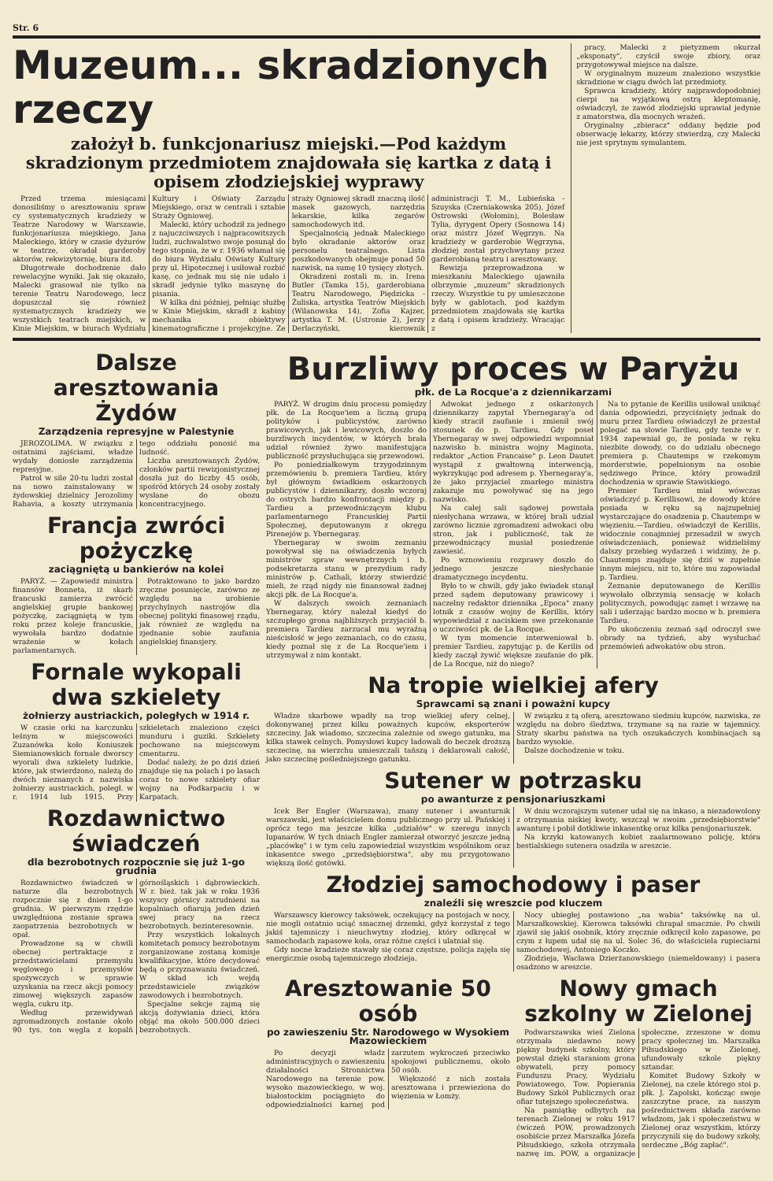Str. 6
Muzeum... skradzionych rzeczy
założył b. funkcjonariusz miejski.—Pod każdym skradzionym przedmiotem znajdowała się kartka z datą i opisem złodziejskiej wyprawy
Przed trzema miesiącami donosiliśmy o aresztowaniu spraw cy systematycznych kradzieży w Teatrze Narodowy w Warszawie, funkcjonariusza miejskiego, Jana Maleckiego, który w czasie dyżurów w teatrze, okradał garderoby aktorów, rekwizytornię, biura itd.
Długotrwałe dochodzenie dało rewelacyjne wyniki. Jak się okazało, Malecki grasował nie tylko na terenie Teatru Narodowego, lecz dopuszczał się również systematycznych kradzieży we wszystkich teatrach miejskich, w Kinie Miejskim, w biurach Wydziału Kultury i Oświaty Zarządu Miejskiego, oraz w centrali i sztabie Straży Ogniowej.
Malecki, który uchodził za jednego z najuczciwszych i najpracowitszych ludzi, zuchwalstwo swoje posunął do tego stopnia, że w r. 1936 włamał się do biura Wydziału Oświaty Kultury przy ul. Hipotecznej i usiłował rozbić kasę, co jednak mu się nie udało i skradł jedynie tylko maszynę do pisania.
W kilka dni później, pełniąc służbę w Kinie Miejskim, skradł z kabiny mechanika obiektywy kinematograficzne i projekcyjne. Ze straży Ogniowej skradł znaczną ilość masek gazowych, narzędzia lekarskie, kilka zegarów samochodowych itd.
Specjalnością jednak Maleckiego było okradanie aktorów oraz personelu teatralnego. Lista poszkodowanych obejmuje ponad 50 nazwisk, na sumę 10 tysięcy złotych.
Okradzeni zostali m. in. Irena Butler (Tamka 15), garderobiana Teatru Narodowego, Piędzicka - Żuliska, artystka Teatrów Miejskich (Wilanowska 14), Zofia Kajzer, artystka T. M. (Ustronie 2), Jerzy Derlaczyński, kierownik administracji T. M., Lubieńska - Szuyska (Czerniakowska 205), Józef Ostrowski (Wołomin), Bolesław Tylia, dyrygent Opery (Sosnowa 14) oraz mistrz Józef Węgrzyn. Na kradzieży w garderobie Węgrzyna, złodziej został przychwytany przez garderobianą teatru i aresztowany.
Rewizja przeprowadzona w mieszkaniu Maleckiego ujawniła olbrzymie „muzeum" skradzionych rzeczy. Wszystkie tu py umieszczone były w gablotach, pod każdym przedmiotem znajdowała się kartka z datą i opisem kradzieży. Wracając z
pracy, Malecki z pietyzmem okurzał „eksponaty", czyścił swoje zbiory, oraz przygotowywał miejsce na dalsze.
W oryginalnym muzeum znaleziono wszystkie skradzione w ciągu dwóch lat przedmioty.
Sprawca kradzieży, który najprawdopodobniej cierpi na wyjątkową ostrą kleptomanię, oświadczył, że zawód złodziejski uprawiał jedynie z amatorstwa, dla mocnych wrażeń.
Oryginalny „zbieracz" oddany będzie pod obserwację lekarzy, którzy stwierdzą, czy Malecki nie jest sprytnym symulantem.
Dalsze aresztowania Żydów
Zarządzenia represyjne w Palestynie
JEROZOLIMA. W związku z ostatnimi zajściami, władze wydały doniosłe zarządzenia represyjne.
Patrol w sile 20-tu ludzi został na nowo zainstalowany w żydowskiej dzielnicy Jerozolimy Rahavia, a koszty utrzymania tego oddziału ponosić ma ludność.
Liczba aresztowanych Żydów, członków partii rewizjonistycznej doszła już do liczby 45 osób, spośród których 24 osoby zostały wysłane do obozu koncentracyjnego.
Francja zwróci pożyczkę
zaciągniętą u bankierów na kolei
PARYŻ. — Zapowiedź ministra finansów Bonneta, iż skarb francuski zamierza zwrócić angielskiej grupie bankowej pożyczkę, zaciągniętą w tym roku przez koleje francuskie, wywołała bardzo dodatnie wrażenie w kołach parlamentarnych.
Potraktowano to jako bardzo zręczne posunięcie, zarówno ze względu na urobienie przychylnych nastrojów dla obecnej polityki finasowej rządu, jak również ze względu na zjednanie sobie zaufania angielskiej finansjery.
Fornale wykopali dwa szkielety
żołnierzy austriackich, poległych w 1914 r.
W czasie orki na karczunku leśnym w miejscowości Zuzanówka koło Koniuszek Siemianowskich fornale dworscy wyorali dwa szkielety ludzkie, które, jak stwierdzono, należą do dwóch nieznanych z nazwiska żołnierzy austriackich, poległ. w r. 1914 lub 1915. Przy szkieletach znaleziono części munduru i guziki. Szkielety pochowano na miejscowym cmentarzu.
Dodać należy, że po dziś dzień znajduje się na polach i po lasach coraz to nowe szkielety ofiar wojny na Podkarpaciu i w Karpatach.
Rozdawnictwo świadczeń
dla bezrobotnych rozpocznie się już 1-go grudnia
Rozdawnictwo świadczeń w naturze dla bezrobotnych rozpocznie się z dniem 1-go grudnia. W pierwszym rzędzie uwzględniona zostanie sprawa zaopatrzenia bezrobotnych w opał.
Prowadzone są w chwili obecnej pertraktacje z przedstawicielami przemysłu węglowego i przemysłów spożywczych w sprawie uzyskania na rzecz akcji pomocy zimowej większych zapasów węgla, cukru itp.
Według przewidywań zgromadzonych zostanie około 90 tys. ton węgla z kopalń górnośląskich i dąbrowieckich. W r. bież. tak jak w roku 1936 wszyscy górnicy zatrudnieni na kopalniach ofiarują jeden dzień swej pracy na rzecz bezrobotnych. bezinteresownie.
Przy wszystkich lokalnych komitetach pomocy bezrobotnym zorganizowane zostaną komisje kwalifikacyjne, które decydować będą o przyznawaniu świadczeń. W skład ich wejdą przedstawiciele związków zawodowych i bezrobotnych.
Specjalne sekcje zajmą się akcją dożywiania dzieci, która objąć ma około 500.000 dzieci bezrobotnych.
Burzliwy proces w Paryżu
płk. de La Rocque'a z dziennikarzami
PARYŻ. W drugim dniu procesu pomiędzy płk. de La Rocque'iem a liczną grupą polityków i publicystów, zarówno prawicowych, jak i lewicowych, doszło do burzliwych incydentów, w których brała udział również żywo manifestująca publiczność przysłuchująca się przewodowi.
Po poniedziałkowym trzygodzinnym przemówieniu b. premiera Tardieu, który był głównym świadkiem oskarżonych publicystów i dziennikarzy, doszło wczoraj do ostrych bardzo konfrontacji między p. Tardieu a przewodniczącym klubu parlamentarnego Francuskiej Partii Społecznej, deputowanym z okręgu Pirenejów p. Ybernegaray.
Ybernegaray w swoim zeznaniu powoływał się na oświadczenia byłych ministrów spraw wewnętrznych i b. podsekretarza stanu w prezydium rady ministrów p. Cathali, którzy stwierdzić mieli, że rząd nigdy nie finansował żadnej akcji płk. de La Rocque'a.
W dalszych swoich zeznaniach Ybernegaray, który należał kiedyś do szczupłego grona najbliższych przyjaciół b. premiera Tardieu zarzucał mu wyraźną nieścisłość w jego zeznaniach, co do czasu, kiedy poznał się z de La Rocque'iem i utrzymywał z nim kontakt.
Adwokat jednego z oskarżonych dziennikarzy zapytał Ybernegaray'a od kiedy stracił zaufanie i zmienił swój stosunek do p. Tardieu. Gdy poseł Ybernegaray w swej odpowiedzi wspomniał nazwisko b. ministra wojny Maginota, redaktor „Action Francaise" p. Leon Dautet wystąpił z gwałtowną interwencją, wykrzykując pod adresem p. Ybernegaray'a, że jako przyjaciel zmarłego ministra zakazuje mu powoływać się na jego nazwisko.
Na całej sali sądowej powstała niesłychana wrzawa, w której brali udział zarówno licznie zgromadzeni adwokaci obu stron, jak i publiczność, tak że przewodniczący musiał posiedzenie zawiesić.
Po wznowieniu rozprawy doszło do jednego jeszcze niesłychanie dramatycznego incydentu.
Było to w chwili, gdy jako świadek stanął przed sądem deputowany prawicowy i naczelny redaktor dziennika „Epoca" znany lotnik z czasów wojny de Kerillis, który wypowiedział z naciskiem swe przekonanie o uczciwości pk. de La Rocque.
W tym momencie interweniował b. premier Tardieu, zapytując p. de Kerilis od kiedy zaczął żywić większe zaufanie do płk. de La Rocque, niż do niego?
Na to pytanie de Kerillis usiłował uniknąć dania odpowiedzi, przyciśnięty jednak do muru przez Tardieu oświadczył że przestał polegać na słowie Tardieu, gdy tenże w r. 1934 zapewniał go, że posiada w ręku niezbite dowody, co do udziału obecnego premiera p. Chautemps w rzekomym morderstwie, popełnionym na osobie sędziwego Prince, który prowadził dochodzenia w sprawie Stawiskiego.
Premier Tardieu miał wówczas oświadczyć p. Kerillisowi, że dowody które posiada w ręku są najzupełniej wystarczające do osadzenia p. Chautemps w więzieniu.—Tardieu, oświadczył de Kerillis, widocznie conajmniej przesadził w swych oświadczeniach, ponieważ widzieliśmy dalszy przebieg wydarzeń i widzimy, że p. Chautemps znajduje się dziś w zupełnie innym miejscu, niż to, które mu zapowiadał p. Tardieu.
Zeznanie deputowanego de Kerillis wywołało olbrzymią sensację w kołach politycznych, powodując zamęt i wrzawę na sali i uderzając bardzo mocno w b. premiera Tardieu.
Po ukończeniu zeznań sąd odroczył swe obrady na tydzień, aby wysłuchać przemówień adwokatów obu stron.
Na tropie wielkiej afery
Sprawcami są znani i poważni kupcy
Władze skarbowe wpadły na trop wielkiej afery celnej, dokonywanej przez kilku poważnych kupców, eksporterów szczeciny. Jak wiadomo, szczecina zależnie od swego gatunku, ma kilka stawek celnych. Pomysłowi kupcy ładowali do beczek droższą szczecinę, na wierzchu umieszczali tańszą i deklarowali całość, jako szczecinę pośledniejszego gatunku.
W związku z tą oferą, aresztowano siedmiu kupców, nazwiska, ze względu na dobro śledztwa, trzymane są na razie w tajemnicy. Straty skarbu państwa na tych oszukańczych kombinacjach są bardzo wysokie.
Dalsze dochodzenie w toku.
Sutener w potrzasku
po awanturze z pensjonariuszkami
Icek Ber Engler (Warszawa), znany sutener i awanturnik warszawski, jest właścicielem domu publicznego przy ul. Pańskiej i oprócz tego ma jeszcze kilka „udziałów" w szeregu innych lupanarów. W tych dniach Engler zamierzał otworzyć jeszcze jedną „placówkę" i w tym celu zapowiedział wszystkim wspólnikom oraz inkasentce swego „przedsiębiorstwa", aby mu przygotowano większą ilość gotówki.
W dniu wczorajszym sutener udał się na inkaso, a niezadowolony z otrzymania niskiej kwoty, wszczął w swoim „przedsiębiorstwie" awanturę i pobił dotkliwie inkasentkę oraz kilka pensjonariuszek.
Na krzyki katowanych kobiet zaalarmowano policję, która bestialskiego sutenera osadziła w areszcie.
Złodziej samochodowy i paser
znaleźli się wreszcie pod kluczem
Warszawscy kierowcy taksówek, oczekujący na postojach w nocy, nie mogli ostatnio uciąć smacznej drzemki, gdyż korzystał z tego jakiś tajemniczy i nieuchwytny złodziej, który odkręcał w samochodach zapasowe koła, oraz różne części i ulatniał się.
Gdy nocne kradzieże stawały się coraz częstsze, policja zajęła się energicznie osobą tajemniczego złodzieja.
Nocy ubiegłej postawiono „na wabia" taksówkę na ul. Marszałkowskiej. Kierowca taksówki chrapał smacznie. Po chwili zjawił się jakiś osobnik, który zręcznie odkręcił koło zapasowe, po czym z łupem udał się na ul. Solec 36, do właściciela rupieciarni samochodowej, Antoniego Koczko.
Złodzieja, Wacława Dzierżanowskiego (niemeldowany) i pasera osadzono w areszcie.
Aresztowanie 50 osób
po zawieszeniu Str. Narodowego w Wysokiem Mazowieckiem
Po decyzji władz administracyjnych o zawieszeniu działalności Stronnictwa Narodowego na terenie pow. wysoko mazowieckiego, w woj. białostockim pociągnięto do odpowiedzialności karnej pod zarzutem wykroczeń przeciwko spokojowi publicznemu, około 50 osób.
Większość z nich została aresztowana i przewieziona do więzienia w Łomży.
Nowy gmach szkolny w Zielonej
Podwarszawska wieś Zielona otrzymała niedawno nowy piękny budynek szkolny, który powstał dzięki staraniom grona obywateli, przy pomocy Funduszu Pracy, Wydziału Powiatowego, Tow. Popierania Budowy Szkół Publicznych oraz ofiar tutejszego społeczeństwa.
Na pamiątkę odbytych na terenach Zielonej w roku 1917 ćwiczeń POW, prowadzonych osobiście przez Marszałka Józefa Piłsudskiego, szkoła otrzymała nazwę im. POW, a organizacje społeczne, zrzeszone w domu pracy społecznej im. Marszałka Piłsudskiego w Zielonej, ufundowały szkole piękny sztandar.
Komitet Budowy Szkoły w Zielonej, na czele którego stoi p. płk. J. Zapolski, kończąc swoje zaszczytne prace, za naszym pośrednictwem składa zarówno władzom, jak i społeczeństwu w Zielonej oraz wszystkim, którzy przyczynili się do budowy szkoły, serdeczne „Bóg zapłać".